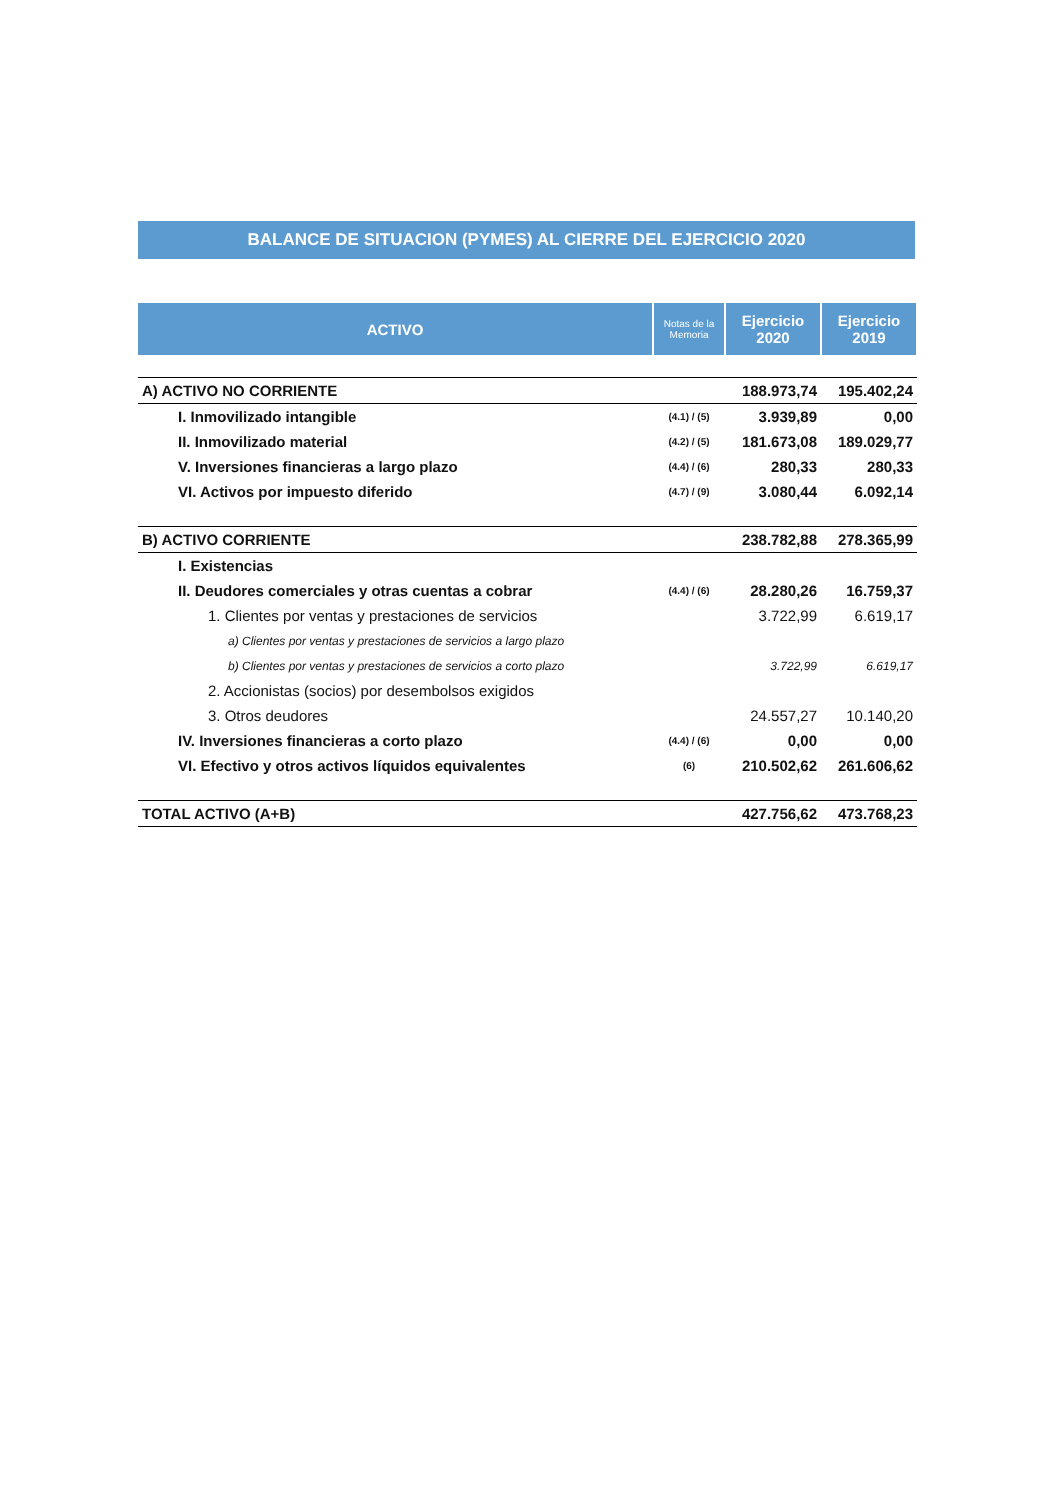BALANCE DE SITUACION (PYMES) AL CIERRE DEL EJERCICIO 2020
| ACTIVO | Notas de la Memoria | Ejercicio 2020 | Ejercicio 2019 |
| --- | --- | --- | --- |
| A) ACTIVO NO CORRIENTE | | 188.973,74 | 195.402,24 |
| I. Inmovilizado intangible | (4.1) / (5) | 3.939,89 | 0,00 |
| II. Inmovilizado material | (4.2) / (5) | 181.673,08 | 189.029,77 |
| V. Inversiones financieras a largo plazo | (4.4) / (6) | 280,33 | 280,33 |
| VI. Activos por impuesto diferido | (4.7) / (9) | 3.080,44 | 6.092,14 |
| B) ACTIVO CORRIENTE | | 238.782,88 | 278.365,99 |
| I. Existencias | | | |
| II. Deudores comerciales y otras cuentas a cobrar | (4.4) / (6) | 28.280,26 | 16.759,37 |
| 1. Clientes por ventas y prestaciones de servicios | | 3.722,99 | 6.619,17 |
| a) Clientes por ventas y prestaciones de servicios a largo plazo | | | |
| b) Clientes por ventas y prestaciones de servicios a corto plazo | | 3.722,99 | 6.619,17 |
| 2. Accionistas (socios) por desembolsos exigidos | | | |
| 3. Otros deudores | | 24.557,27 | 10.140,20 |
| IV. Inversiones financieras a corto plazo | (4.4) / (6) | 0,00 | 0,00 |
| VI. Efectivo y otros activos líquidos equivalentes | (6) | 210.502,62 | 261.606,62 |
| TOTAL ACTIVO (A+B) | | 427.756,62 | 473.768,23 |